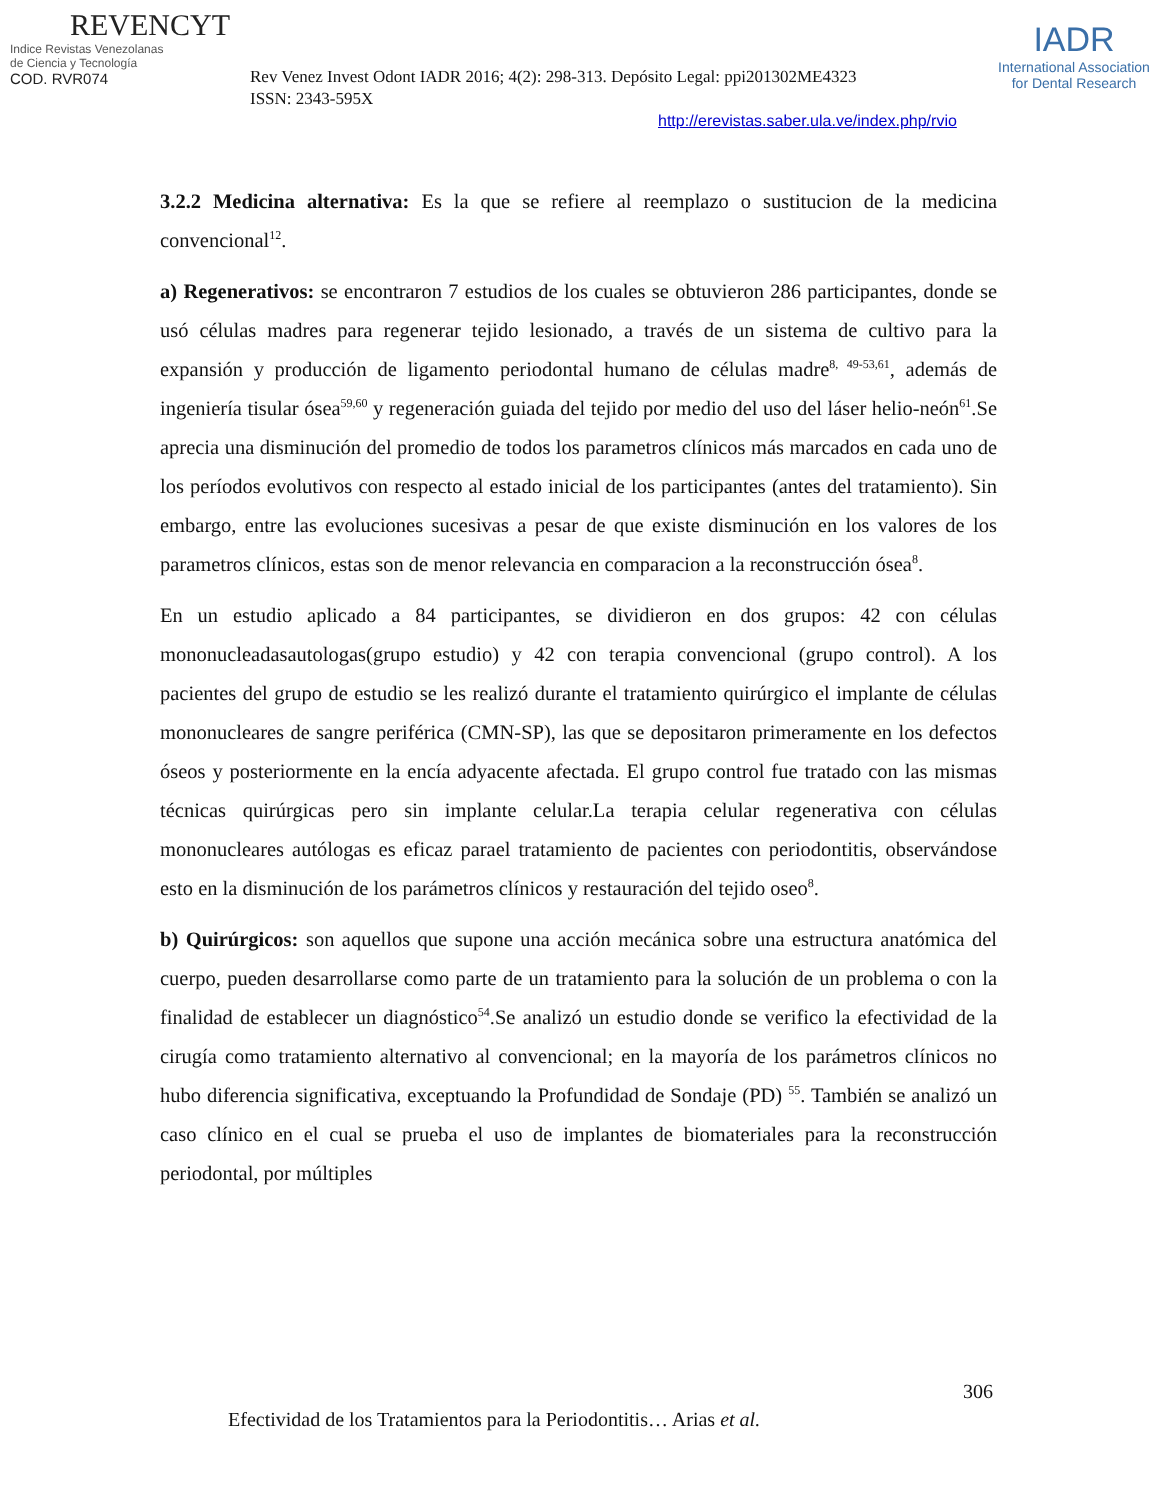REVENCYT
Indice Revistas Venezolanas
de Ciencia y Tecnología
COD. RVR074
Rev Venez Invest Odont IADR 2016; 4(2): 298-313. Depósito Legal: ppi201302ME4323
ISSN: 2343-595X
IADR
International Association
for Dental Research
http://erevistas.saber.ula.ve/index.php/rvio
3.2.2 Medicina alternativa: Es la que se refiere al reemplazo o sustitucion de la medicina convencional<sup>12</sup>.
a) Regenerativos: se encontraron 7 estudios de los cuales se obtuvieron 286 participantes, donde se usó células madres para regenerar tejido lesionado, a través de un sistema de cultivo para la expansión y producción de ligamento periodontal humano de células madre<sup>8, 49-53,61</sup>, además de ingeniería tisular ósea<sup>59,60</sup> y regeneración guiada del tejido por medio del uso del láser helio-neón<sup>61</sup>.Se aprecia una disminución del promedio de todos los parametros clínicos más marcados en cada uno de los períodos evolutivos con respecto al estado inicial de los participantes (antes del tratamiento). Sin embargo, entre las evoluciones sucesivas a pesar de que existe disminución en los valores de los parametros clínicos, estas son de menor relevancia en comparacion a la reconstrucción ósea<sup>8</sup>.
En un estudio aplicado a 84 participantes, se dividieron en dos grupos: 42 con células mononucleadasautologas(grupo estudio) y 42 con terapia convencional (grupo control). A los pacientes del grupo de estudio se les realizó durante el tratamiento quirúrgico el implante de células mononucleares de sangre periférica (CMN-SP), las que se depositaron primeramente en los defectos óseos y posteriormente en la encía adyacente afectada. El grupo control fue tratado con las mismas técnicas quirúrgicas pero sin implante celular.La terapia celular regenerativa con células mononucleares autólogas es eficaz parael tratamiento de pacientes con periodontitis, observándose esto en la disminución de los parámetros clínicos y restauración del tejido oseo<sup>8</sup>.
b) Quirúrgicos: son aquellos que supone una acción mecánica sobre una estructura anatómica del cuerpo, pueden desarrollarse como parte de un tratamiento para la solución de un problema o con la finalidad de establecer un diagnóstico<sup>54</sup>.Se analizó un estudio donde se verifico la efectividad de la cirugía como tratamiento alternativo al convencional; en la mayoría de los parámetros clínicos no hubo diferencia significativa, exceptuando la Profundidad de Sondaje (PD) <sup>55</sup>. También se analizó un caso clínico en el cual se prueba el uso de implantes de biomateriales para la reconstrucción periodontal, por múltiples
306
Efectividad de los Tratamientos para la Periodontitis… Arias et al.